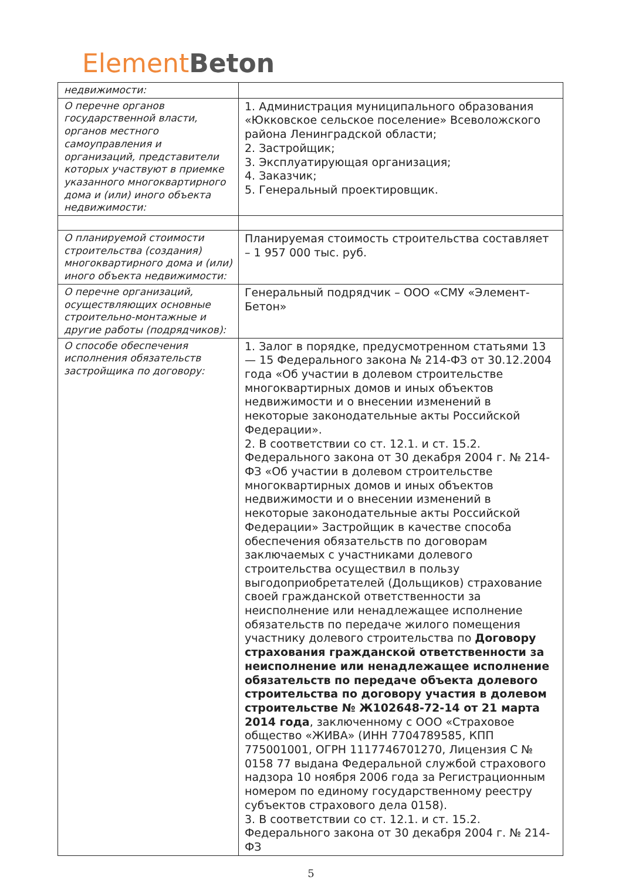Element Beton
| недвижимости: | |
| О перечне органов государственной власти, органов местного самоуправления и организаций, представители которых участвуют в приемке указанного многоквартирного дома и (или) иного объекта недвижимости: | 1. Администрация муниципального образования «Юкковское сельское поселение» Всеволожского района Ленинградской области; 2. Застройщик; 3. Эксплуатирующая организация; 4. Заказчик; 5. Генеральный проектировщик. |
| О планируемой стоимости строительства (создания) многоквартирного дома и (или) иного объекта недвижимости: | Планируемая стоимость строительства составляет – 1 957 000 тыс. руб. |
| О перечне организаций, осуществляющих основные строительно-монтажные и другие работы (подрядчиков): | Генеральный подрядчик – ООО «СМУ «Элемент-Бетон» |
| О способе обеспечения исполнения обязательств застройщика по договору: | 1. Залог в порядке, предусмотренном статьями 13 — 15 Федерального закона № 214-ФЗ от 30.12.2004 года «Об участии в долевом строительстве многоквартирных домов и иных объектов недвижимости и о внесении изменений в некоторые законодательные акты Российской Федерации». 2. В соответствии со ст. 12.1. и ст. 15.2. Федерального закона от 30 декабря 2004 г. № 214-ФЗ «Об участии в долевом строительстве многоквартирных домов и иных объектов недвижимости и о внесении изменений в некоторые законодательные акты Российской Федерации» Застройщик в качестве способа обеспечения обязательств по договорам заключаемых с участниками долевого строительства осуществил в пользу выгодоприобретателей (Дольщиков) страхование своей гражданской ответственности за неисполнение или ненадлежащее исполнение обязательств по передаче жилого помещения участнику долевого строительства по Договору страхования гражданской ответственности за неисполнение или ненадлежащее исполнение обязательств по передаче объекта долевого строительства по договору участия в долевом строительстве № Ж102648-72-14 от 21 марта 2014 года , заключенному с ООО «Страховое общество «ЖИВА» (ИНН 7704789585, КПП 775001001, ОГРН 1117746701270, Лицензия С № 0158 77 выдана Федеральной службой страхового надзора 10 ноября 2006 года за Регистрационным номером по единому государственному реестру субъектов страхового дела 0158). 3. В соответствии со ст. 12.1. и ст. 15.2. Федерального закона от 30 декабря 2004 г. № 214-ФЗ |
5